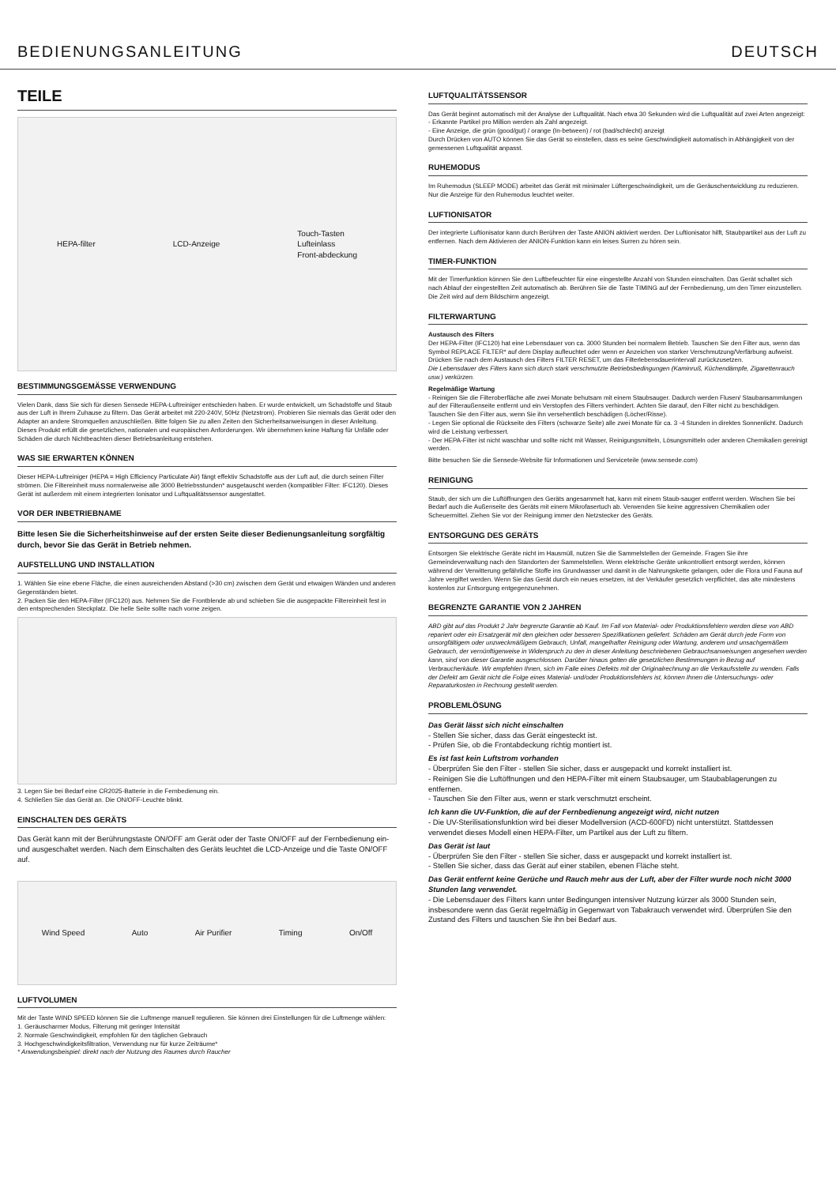BEDIENUNGSANLEITUNG DEUTSCH
TEILE
HEPA-filter LCD-Anzeige Touch-Tasten
Lufteinlass
Front-abdeckung
BESTIMMUNGSGEMÄSSE VERWENDUNG
Vielen Dank, dass Sie sich für diesen Sensede HEPA-Luftreiniger entschieden haben. Er wurde entwickelt, um Schadstoffe und Staub aus der Luft in Ihrem Zuhause zu filtern. Das Gerät arbeitet mit 220-240V, 50Hz (Netzstrom). Probieren Sie niemals das Gerät oder den Adapter an andere Stromquellen anzuschließen. Bitte folgen Sie zu allen Zeiten den Sicherheitsanweisungen in dieser Anleitung. Dieses Produkt erfüllt die gesetzlichen, nationalen und europäischen Anforderungen. Wir übernehmen keine Haftung für Unfälle oder Schäden die durch Nichtbeachten dieser Betriebsanleitung entstehen.
WAS SIE ERWARTEN KÖNNEN
Dieser HEPA-Luftreiniger (HEPA = High Efficiency Particulate Air) fängt effektiv Schadstoffe aus der Luft auf, die durch seinen Filter strömen. Die Filtereinheit muss normalerweise alle 3000 Betriebsstunden* ausgetauscht werden (kompatibler Filter: IFC120). Dieses Gerät ist außerdem mit einem integrierten Ionisator und Luftqualitätssensor ausgestattet.
VOR DER INBETRIEBNAME
Bitte lesen Sie die Sicherheitshinweise auf der ersten Seite dieser Bedienungsanleitung sorgfältig durch, bevor Sie das Gerät in Betrieb nehmen.
AUFSTELLUNG UND INSTALLATION
1. Wählen Sie eine ebene Fläche, die einen ausreichenden Abstand (>30 cm) zwischen dem Gerät und etwaigen Wänden und anderen Gegenständen bietet.
2. Packen Sie den HEPA-Filter (IFC120) aus. Nehmen Sie die Frontblende ab und schieben Sie die ausgepackte Filtereinheit fest in den entsprechenden Steckplatz. Die helle Seite sollte nach vorne zeigen.
3. Legen Sie bei Bedarf eine CR2025-Batterie in die Fernbedienung ein.
4. Schließen Sie das Gerät an. Die ON/OFF-Leuchte blinkt.
EINSCHALTEN DES GERÄTS
Das Gerät kann mit der Berührungstaste ON/OFF am Gerät oder der Taste ON/OFF auf der Fernbedienung ein- und ausgeschaltet werden. Nach dem Einschalten des Geräts leuchtet die LCD-Anzeige und die Taste ON/OFF auf.
Wind Speed Auto Air Purifier Timing On/Off
LUFTVOLUMEN
Mit der Taste WIND SPEED können Sie die Luftmenge manuell regulieren. Sie können drei Einstellungen für die Luftmenge wählen:
1. Geräuscharmer Modus, Filterung mit geringer Intensität
2. Normale Geschwindigkeit, empfohlen für den täglichen Gebrauch
3. Hochgeschwindigkeitsfiltration, Verwendung nur für kurze Zeiträume*
* Anwendungsbeispiel: direkt nach der Nutzung des Raumes durch Raucher
LUFTQUALITÄTSSENSOR
Das Gerät beginnt automatisch mit der Analyse der Luftqualität. Nach etwa 30 Sekunden wird die Luftqualität auf zwei Arten angezeigt:
- Erkannte Partikel pro Million werden als Zahl angezeigt.
- Eine Anzeige, die grün (good/gut) / orange (In-between) / rot (bad/schlecht) anzeigt
Durch Drücken von AUTO können Sie das Gerät so einstellen, dass es seine Geschwindigkeit automatisch in Abhängigkeit von der gemessenen Luftqualität anpasst.
RUHEMODUS
Im Ruhemodus (SLEEP MODE) arbeitet das Gerät mit minimaler Lüftergeschwindigkeit, um die Geräuschentwicklung zu reduzieren. Nur die Anzeige für den Ruhemodus leuchtet weiter.
LUFTIONISATOR
Der integrierte Luftionisator kann durch Berühren der Taste ANION aktiviert werden. Der Luftionisator hilft, Staubpartikel aus der Luft zu entfernen. Nach dem Aktivieren der ANION-Funktion kann ein leises Surren zu hören sein.
TIMER-FUNKTION
Mit der Timerfunktion können Sie den Luftbefeuchter für eine eingestellte Anzahl von Stunden einschalten. Das Gerät schaltet sich nach Ablauf der eingestellten Zeit automatisch ab. Berühren Sie die Taste TIMING auf der Fernbedienung, um den Timer einzustellen. Die Zeit wird auf dem Bildschirm angezeigt.
FILTERWARTUNG
Austausch des Filters
Der HEPA-Filter (IFC120) hat eine Lebensdauer von ca. 3000 Stunden bei normalem Betrieb. Tauschen Sie den Filter aus, wenn das Symbol REPLACE FILTER* auf dem Display aufleuchtet oder wenn er Anzeichen von starker Verschmutzung/Verfärbung aufweist. Drücken Sie nach dem Austausch des Filters FILTER RESET, um das Filterlebensdauerintervall zurückzusetzen.
Die Lebensdauer des Filters kann sich durch stark verschmutzte Betriebsbedingungen (Kaminruß, Küchendämpfe, Zigarettenrauch usw.) verkürzen.
Regelmäßige Wartung
- Reinigen Sie die Filteroberfläche alle zwei Monate behutsam mit einem Staubsauger. Dadurch werden Flusen/ Staubansammlungen auf der Filteraußenseite entfernt und ein Verstopfen des Filters verhindert. Achten Sie darauf, den Filter nicht zu beschädigen. Tauschen Sie den Filter aus, wenn Sie ihn versehentlich beschädigen (Löcher/Risse).
- Legen Sie optional die Rückseite des Filters (schwarze Seite) alle zwei Monate für ca. 3 -4 Stunden in direktes Sonnenlicht. Dadurch wird die Leistung verbessert.
- Der HEPA-Filter ist nicht waschbar und sollte nicht mit Wasser, Reinigungsmitteln, Lösungsmitteln oder anderen Chemikalien gereinigt werden.
Bitte besuchen Sie die Sensede-Website für Informationen und Serviceteile (www.sensede.com)
REINIGUNG
Staub, der sich um die Luftöffnungen des Geräts angesammelt hat, kann mit einem Staub-sauger entfernt werden. Wischen Sie bei Bedarf auch die Außenseite des Geräts mit einem Mikrofasertuch ab. Verwenden Sie keine aggressiven Chemikalien oder Scheuermittel. Ziehen Sie vor der Reinigung immer den Netzstecker des Geräts.
ENTSORGUNG DES GERÄTS
Entsorgen Sie elektrische Geräte nicht im Hausmüll, nutzen Sie die Sammelstellen der Gemeinde. Fragen Sie ihre Gemeindeverwaltung nach den Standorten der Sammelstellen. Wenn elektrische Geräte unkontrolliert entsorgt werden, können während der Verwitterung gefährliche Stoffe ins Grundwasser und damit in die Nahrungskette gelangen, oder die Flora und Fauna auf Jahre vergiftet werden. Wenn Sie das Gerät durch ein neues ersetzen, ist der Verkäufer gesetzlich verpflichtet, das alte mindestens kostenlos zur Entsorgung entgegenzunehmen.
BEGRENZTE GARANTIE VON 2 JAHREN
ABD gibt auf das Produkt 2 Jahr begrenzte Garantie ab Kauf. Im Fall von Material- oder Produktionsfehlern werden diese von ABD repariert oder ein Ersatzgerät mit den gleichen oder besseren Spezifikationen geliefert. Schäden am Gerät durch jede Form von unsorgfältigem oder unzweckmäßigem Gebrauch, Unfall, mangelhafter Reinigung oder Wartung, anderem und unsachgemäßem Gebrauch, der vernünftigerweise in Widerspruch zu den in dieser Anleitung beschriebenen Gebrauchsanweisungen angesehen werden kann, sind von dieser Garantie ausgeschlossen. Darüber hinaus gelten die gesetzlichen Bestimmungen in Bezug auf Verbraucherkäufe. Wir empfehlen Ihnen, sich im Falle eines Defekts mit der Originalrechnung an die Verkaufsstelle zu wenden. Falls der Defekt am Gerät nicht die Folge eines Material- und/oder Produktionsfehlers ist, können Ihnen die Untersuchungs- oder Reparaturkosten in Rechnung gestellt werden.
PROBLEMLÖSUNG
Das Gerät lässt sich nicht einschalten
- Stellen Sie sicher, dass das Gerät eingesteckt ist.
- Prüfen Sie, ob die Frontabdeckung richtig montiert ist.
Es ist fast kein Luftstrom vorhanden
- Überprüfen Sie den Filter - stellen Sie sicher, dass er ausgepackt und korrekt installiert ist.
- Reinigen Sie die Luftöffnungen und den HEPA-Filter mit einem Staubsauger, um Staubablagerungen zu entfernen.
- Tauschen Sie den Filter aus, wenn er stark verschmutzt erscheint.
Ich kann die UV-Funktion, die auf der Fernbedienung angezeigt wird, nicht nutzen
- Die UV-Sterilisationsfunktion wird bei dieser Modellversion (ACD-600FD) nicht unterstützt. Stattdessen verwendet dieses Modell einen HEPA-Filter, um Partikel aus der Luft zu filtern.
Das Gerät ist laut
- Überprüfen Sie den Filter - stellen Sie sicher, dass er ausgepackt und korrekt installiert ist.
- Stellen Sie sicher, dass das Gerät auf einer stabilen, ebenen Fläche steht.
Das Gerät entfernt keine Gerüche und Rauch mehr aus der Luft, aber der Filter wurde noch nicht 3000 Stunden lang verwendet.
- Die Lebensdauer des Filters kann unter Bedingungen intensiver Nutzung kürzer als 3000 Stunden sein, insbesondere wenn das Gerät regelmäßig in Gegenwart von Tabakrauch verwendet wird. Überprüfen Sie den Zustand des Filters und tauschen Sie ihn bei Bedarf aus.